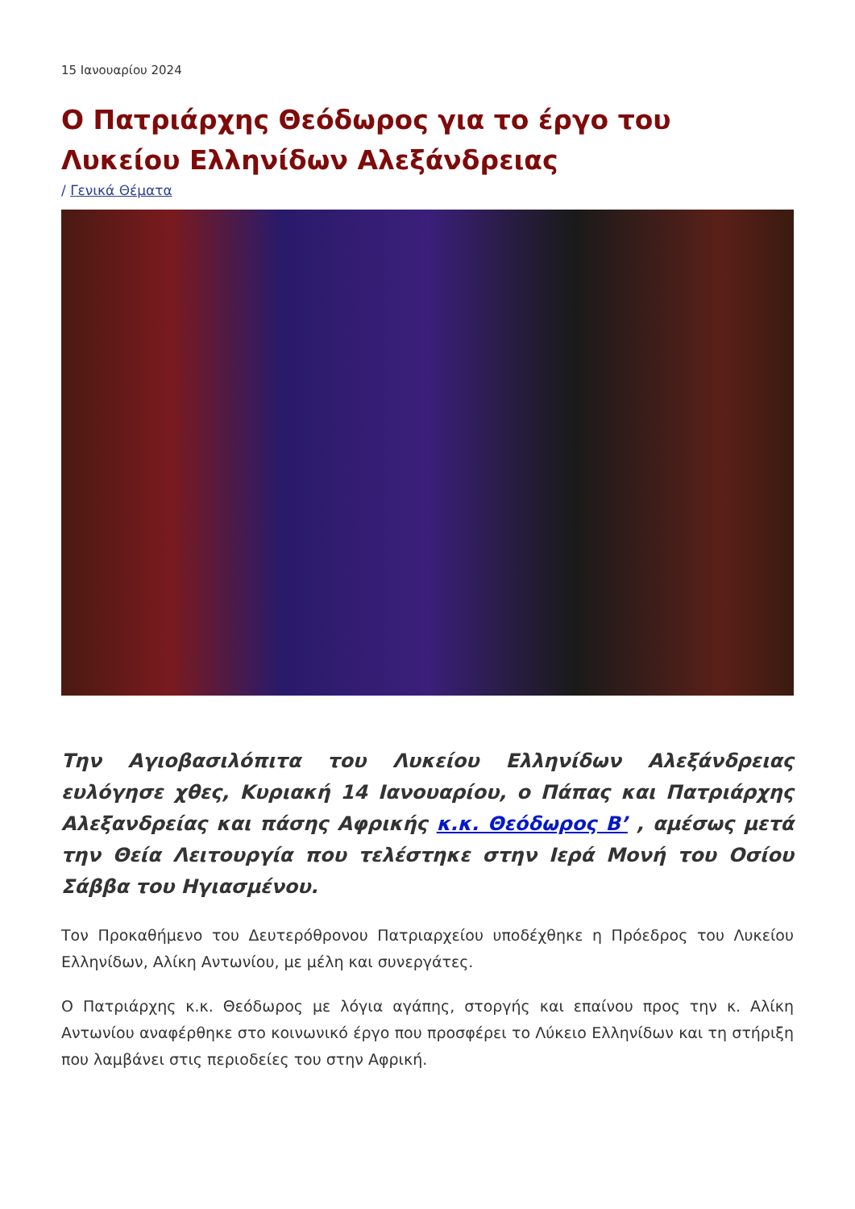15 Ιανουαρίου 2024
Ο Πατριάρχης Θεόδωρος για το έργο του Λυκείου Ελληνίδων Αλεξάνδρειας
/ Γενικά Θέματα
Την Αγιοβασιλόπιτα του Λυκείου Ελληνίδων Αλεξάνδρειας ευλόγησε χθες, Κυριακή 14 Ιανουαρίου, ο Πάπας και Πατριάρχης Αλεξανδρείας και πάσης Αφρικής κ.κ. Θεόδωρος Β’ , αμέσως μετά την Θεία Λειτουργία που τελέστηκε στην Ιερά Μονή του Οσίου Σάββα του Ηγιασμένου.
Τον Προκαθήμενο του Δευτερόθρονου Πατριαρχείου υποδέχθηκε η Πρόεδρος του Λυκείου Ελληνίδων, Αλίκη Αντωνίου, με μέλη και συνεργάτες.
Ο Πατριάρχης κ.κ. Θεόδωρος με λόγια αγάπης, στοργής και επαίνου προς την κ. Αλίκη Αντωνίου αναφέρθηκε στο κοινωνικό έργο που προσφέρει το Λύκειο Ελληνίδων και τη στήριξη που λαμβάνει στις περιοδείες του στην Αφρική.